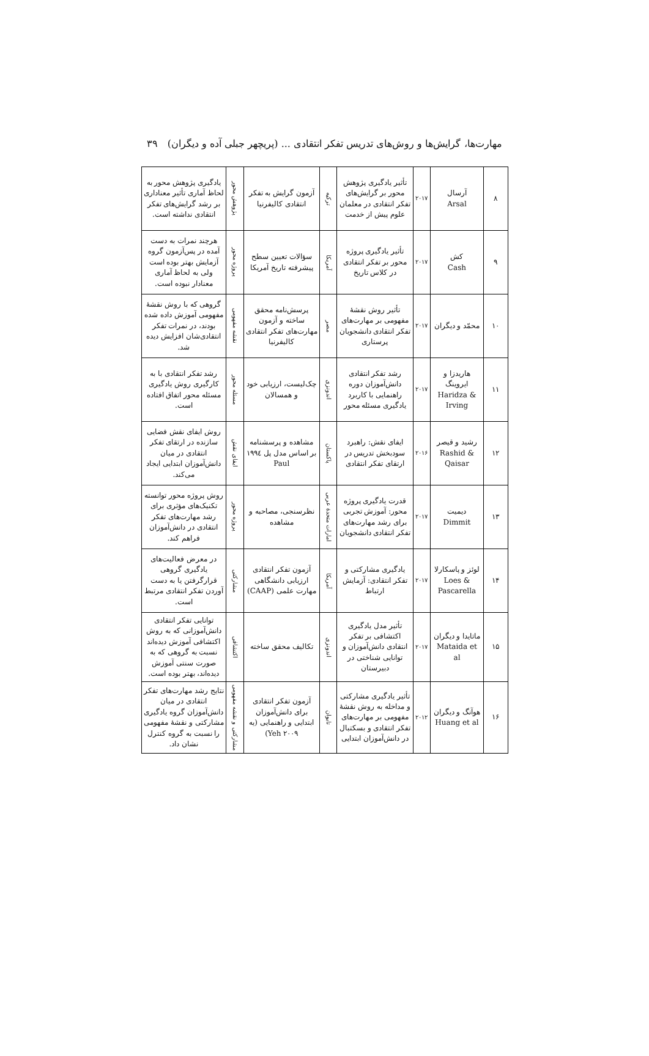مهارت‌ها، گرایش‌ها و روش‌های تدریس تفکر انتقادی ... (پریچهر جبلی آده و دیگران) ۳۹
| ۸ | آرسال Arsal | ۲۰۱۷ | تأثیر یادگیری پژوهش محور بر گرایش‌های تفکر انتقادی در معلمان علوم پیش از خدمت | ترکیه | آزمون گرایش به تفکر انتقادی کالیفرنیا | پژوهش محور | یادگیری پژوهش محور به لحاظ آماری تأثیر معناداری بر رشد گرایش‌های تفکر انتقادی نداشته است. |
| ۹ | کش Cash | ۲۰۱۷ | تأثیر یادگیری پروژه محور بر تفکر انتقادی در کلاس تاریخ | آمریکا | سؤالات تعیین سطح پیشرفته تاریخ آمریکا | پروژه محور | هرچند نمرات به دست آمده در پس‌آزمون گروه آزمایش بهتر بوده است ولی به لحاظ آماری معنادار نبوده است. |
| ۱۰ | محمّد و دیگران | ۲۰۱۷ | تأثیر روش نقشهٔ مفهومی بر مهارت‌های تفکر انتقادی دانشجویان پرستاری | مصر | پرسش‌نامه محقق ساخته و آزمون مهارت‌های تفکر انتقادی کالیفرنیا | نقشه مفهومی | گروهی که با روش نقشهٔ مفهومی آموزش داده شده بودند، در نمرات تفکر انتقادی‌شان افزایش دیده شد. |
| ۱۱ | هاریدزا و ایروینگ Haridza & Irving | ۲۰۱۷ | رشد تفکر انتقادی دانش‌آموزان دوره راهنمایی با کاربرد یادگیری مسئله محور | اندونزی | چک‌لیست، ارزیابی خود و همسالان | مسئله محور | رشد تفکر انتقادی با به کارگیری روش یادگیری مسئله محور اتفاق افتاده است. |
| ۱۲ | رشید و قیصر Rashid & Qaisar | ۲۰۱۶ | ایفای نقش: راهبرد سودبخش تدریس در ارتقای تفکر انتقادی | پاکستان | مشاهده و پرسشنامه بر اساس مدل پل ۱۹۹٤ Paul | ایفای نقش | روش ایفای نقش فضایی سازنده در ارتقای تفکر انتقادی در میان دانش‌آموزان ابتدایی ایجاد می‌کند. |
| ۱۳ | دیمیت Dimmit | ۲۰۱۷ | قدرت یادگیری پروژه محور: آموزش تجربی برای رشد مهارت‌های تفکر انتقادی دانشجویان | امارات متحدهٔ عربی | نظرسنجی، مصاحبه و مشاهده | پروژه محور | روش پروژه محور توانسته تکنیک‌های مؤثری برای رشد مهارت‌های تفکر انتقادی در دانش‌آموزان فراهم کند. |
| ۱۴ | لوئز و پاسکارلا Loes & Pascarella | ۲۰۱۷ | یادگیری مشارکتی و تفکر انتقادی: آزمایش ارتباط | آمریکا | آزمون تفکر انتقادی ارزیابی دانشگاهی مهارت علمی (CAAP) | مشارکتی | در معرض فعالیت‌های یادگیری گروهی قرارگرفتن یا به دست آوردن تفکر انتقادی مرتبط است. |
| ۱۵ | ماتایدا و دیگران Mataida et al | ۲۰۱۷ | تأثیر مدل یادگیری اکتشافی بر تفکر انتقادی دانش‌آموزان و توانایی شناختی در دبیرستان | اندونزی | تکالیف محقق ساخته | اکتشافی | توانایی تفکر انتقادی دانش‌آموزانی که به روش اکتشافی آموزش دیده‌اند نسبت به گروهی که به صورت سنتی آموزش دیده‌اند، بهتر بوده است. |
| ۱۶ | هوآنگ و دیگران Huang et al | ۲۰۱۲ | تأثیر یادگیری مشارکتی و مداخله به روش نقشهٔ مفهومی بر مهارت‌های تفکر انتقادی و بسکتبال در دانش‌آموزان ابتدایی | تایوان | آزمون تفکر انتقادی برای دانش‌آموزان ابتدایی و راهنمایی (یه Yeh ۲۰۰۹) | مشارکتی و نقشه مفهومی | نتایج رشد مهارت‌های تفکر انتقادی در میان دانش‌آموزان گروه یادگیری مشارکتی و نقشهٔ مفهومی را نسبت به گروه کنترل نشان داد. |